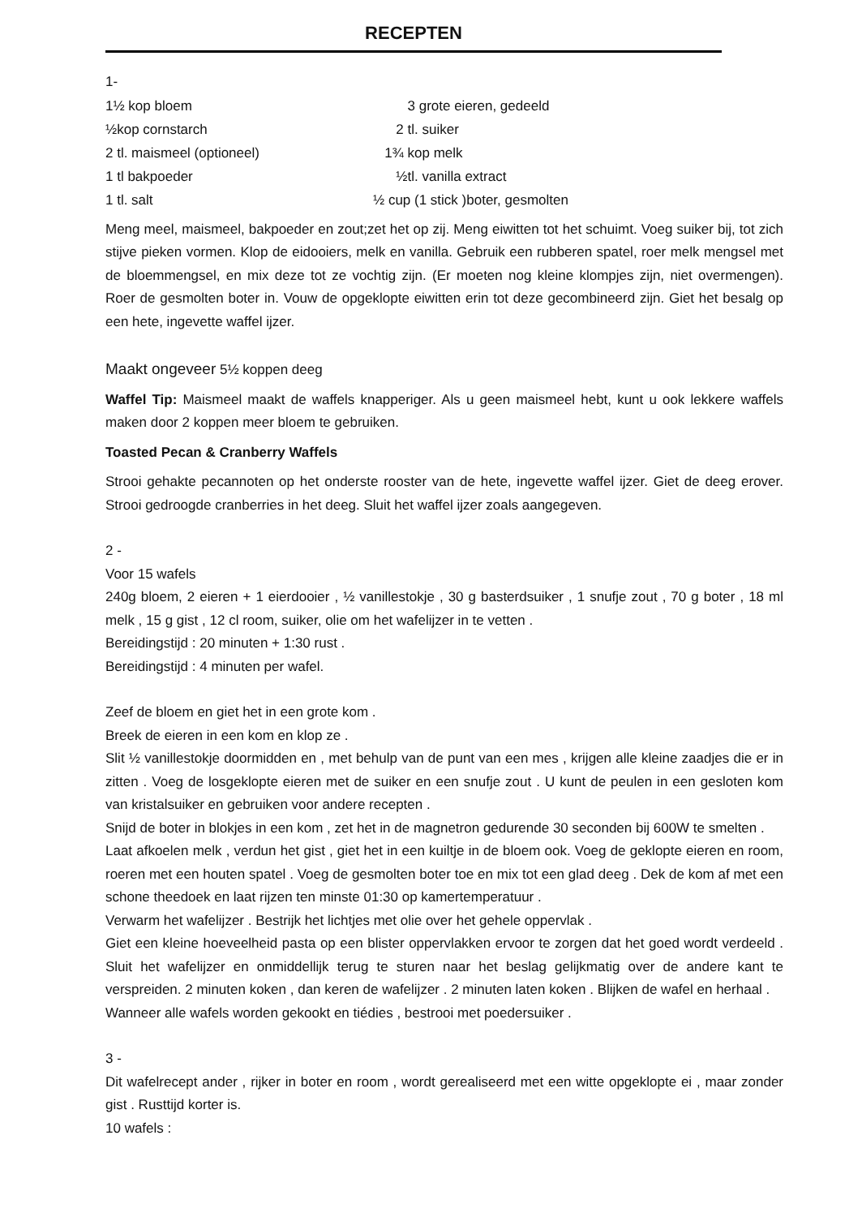RECEPTEN
1-
1½ kop bloem 3 grote eieren, gedeeld
½kop cornstarch 2 tl. suiker
2 tl. maismeel (optioneel) 1¾ kop melk
1 tl bakpoeder ½tl. vanilla extract
1 tl. salt ½ cup (1 stick )boter, gesmolten
Meng meel, maismeel, bakpoeder en zout;zet het op zij. Meng eiwitten tot het schuimt. Voeg suiker bij, tot zich stijve pieken vormen. Klop de eidooiers, melk en vanilla. Gebruik een rubberen spatel, roer melk mengsel met de bloemmengsel, en mix deze tot ze vochtig zijn. (Er moeten nog kleine klompjes zijn, niet overmengen). Roer de gesmolten boter in. Vouw de opgeklopte eiwitten erin tot deze gecombineerd zijn. Giet het besalg op een hete, ingevette waffel ijzer.
Maakt ongeveer 5½ koppen deeg
Waffel Tip: Maismeel maakt de waffels knapperiger. Als u geen maismeel hebt, kunt u ook lekkere waffels maken door 2 koppen meer bloem te gebruiken.
Toasted Pecan & Cranberry Waffels
Strooi gehakte pecannoten op het onderste rooster van de hete, ingevette waffel ijzer. Giet de deeg erover. Strooi gedroogde cranberries in het deeg. Sluit het waffel ijzer zoals aangegeven.
2 -
Voor 15 wafels
240g bloem, 2 eieren + 1 eierdooier , ½ vanillestokje , 30 g basterdsuiker , 1 snufje zout , 70 g boter , 18 ml melk , 15 g gist , 12 cl room, suiker, olie om het wafelijzer in te vetten .
Bereidingstijd : 20 minuten + 1:30 rust .
Bereidingstijd : 4 minuten per wafel.
Zeef de bloem en giet het in een grote kom .
Breek de eieren in een kom en klop ze .
Slit ½ vanillestokje doormidden en , met behulp van de punt van een mes , krijgen alle kleine zaadjes die er in zitten . Voeg de losgeklopte eieren met de suiker en een snufje zout . U kunt de peulen in een gesloten kom van kristalsuiker en gebruiken voor andere recepten .
Snijd de boter in blokjes in een kom , zet het in de magnetron gedurende 30 seconden bij 600W te smelten .
Laat afkoelen melk , verdun het gist , giet het in een kuiltje in de bloem ook. Voeg de geklopte eieren en room, roeren met een houten spatel . Voeg de gesmolten boter toe en mix tot een glad deeg . Dek de kom af met een schone theedoek en laat rijzen ten minste 01:30 op kamertemperatuur .
Verwarm het wafelijzer . Bestrijk het lichtjes met olie over het gehele oppervlak .
Giet een kleine hoeveelheid pasta op een blister oppervlakken ervoor te zorgen dat het goed wordt verdeeld . Sluit het wafelijzer en onmiddellijk terug te sturen naar het beslag gelijkmatig over de andere kant te verspreiden. 2 minuten koken , dan keren de wafelijzer . 2 minuten laten koken . Blijken de wafel en herhaal .
Wanneer alle wafels worden gekookt en tiédies , bestrooi met poedersuiker .
3 -
Dit wafelrecept ander , rijker in boter en room , wordt gerealiseerd met een witte opgeklopte ei , maar zonder gist . Rusttijd korter is.
10 wafels :